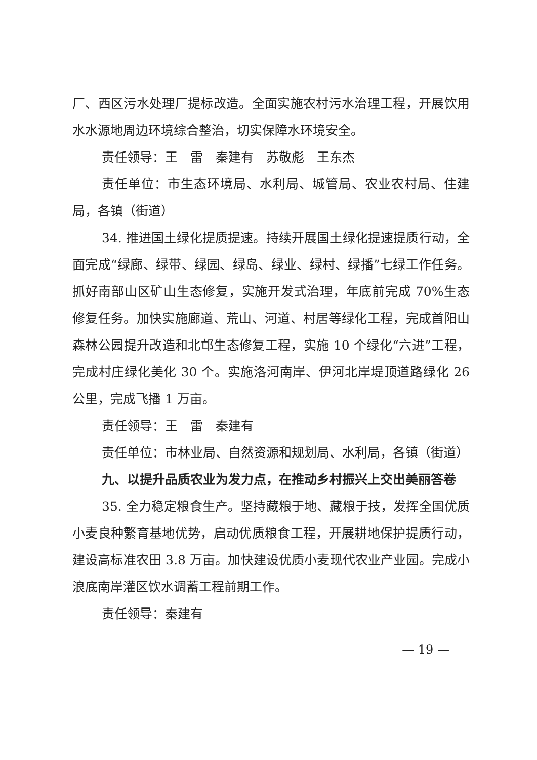厂、西区污水处理厂提标改造。全面实施农村污水治理工程，开展饮用水水源地周边环境综合整治，切实保障水环境安全。
责任领导：王　雷　秦建有　苏敬彪　王东杰
责任单位：市生态环境局、水利局、城管局、农业农村局、住建局，各镇（街道）
34. 推进国土绿化提质提速。持续开展国土绿化提速提质行动，全面完成“绿廊、绿带、绿园、绿岛、绿业、绿村、绿播”七绿工作任务。抓好南部山区矿山生态修复，实施开发式治理，年底前完成 70%生态修复任务。加快实施廊道、荒山、河道、村居等绿化工程，完成首阳山森林公园提升改造和北邙生态修复工程，实施 10 个绿化“六进”工程，完成村庄绿化美化 30 个。实施洛河南岸、伊河北岸堤顶道路绿化 26 公里，完成飞播 1 万亩。
责任领导：王　雷　秦建有
责任单位：市林业局、自然资源和规划局、水利局，各镇（街道）
九、以提升品质农业为发力点，在推动乡村振兴上交出美丽答卷
35. 全力稳定粮食生产。坚持藏粮于地、藏粮于技，发挥全国优质小麦良种繁育基地优势，启动优质粮食工程，开展耕地保护提质行动，建设高标准农田 3.8 万亩。加快建设优质小麦现代农业产业园。完成小浪底南岸灌区饮水调蓄工程前期工作。
责任领导：秦建有
— 19 —